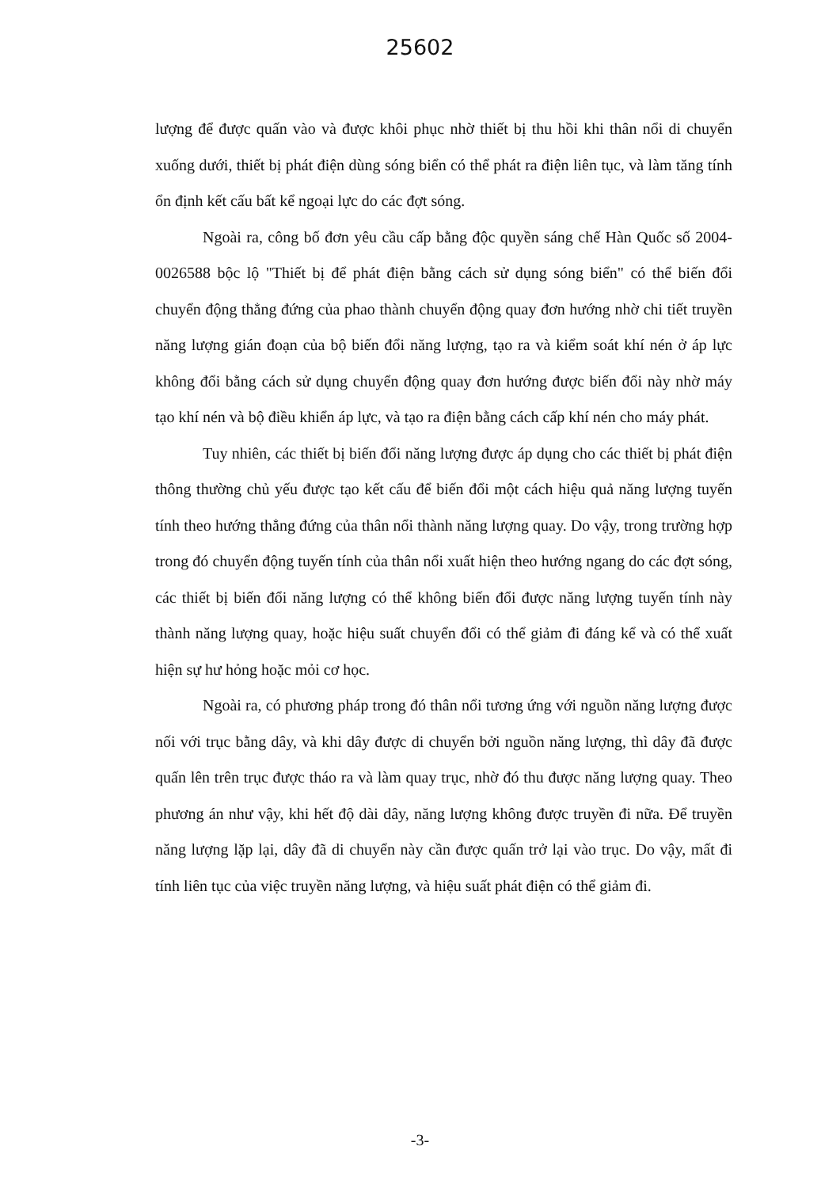25602
lượng để được quấn vào và được khôi phục nhờ thiết bị thu hồi khi thân nổi di chuyển xuống dưới, thiết bị phát điện dùng sóng biển có thể phát ra điện liên tục, và làm tăng tính ổn định kết cấu bất kể ngoại lực do các đợt sóng.
Ngoài ra, công bố đơn yêu cầu cấp bằng độc quyền sáng chế Hàn Quốc số 2004-0026588 bộc lộ "Thiết bị để phát điện bằng cách sử dụng sóng biển" có thể biến đổi chuyển động thẳng đứng của phao thành chuyển động quay đơn hướng nhờ chi tiết truyền năng lượng gián đoạn của bộ biến đổi năng lượng, tạo ra và kiểm soát khí nén ở áp lực không đổi bằng cách sử dụng chuyển động quay đơn hướng được biến đổi này nhờ máy tạo khí nén và bộ điều khiển áp lực, và tạo ra điện bằng cách cấp khí nén cho máy phát.
Tuy nhiên, các thiết bị biến đổi năng lượng được áp dụng cho các thiết bị phát điện thông thường chủ yếu được tạo kết cấu để biến đổi một cách hiệu quả năng lượng tuyến tính theo hướng thẳng đứng của thân nổi thành năng lượng quay. Do vậy, trong trường hợp trong đó chuyển động tuyến tính của thân nổi xuất hiện theo hướng ngang do các đợt sóng, các thiết bị biến đổi năng lượng có thể không biến đổi được năng lượng tuyến tính này thành năng lượng quay, hoặc hiệu suất chuyển đổi có thể giảm đi đáng kể và có thể xuất hiện sự hư hỏng hoặc mỏi cơ học.
Ngoài ra, có phương pháp trong đó thân nổi tương ứng với nguồn năng lượng được nối với trục bằng dây, và khi dây được di chuyển bởi nguồn năng lượng, thì dây đã được quấn lên trên trục được tháo ra và làm quay trục, nhờ đó thu được năng lượng quay. Theo phương án như vậy, khi hết độ dài dây, năng lượng không được truyền đi nữa. Để truyền năng lượng lặp lại, dây đã di chuyển này cần được quấn trở lại vào trục. Do vậy, mất đi tính liên tục của việc truyền năng lượng, và hiệu suất phát điện có thể giảm đi.
-3-